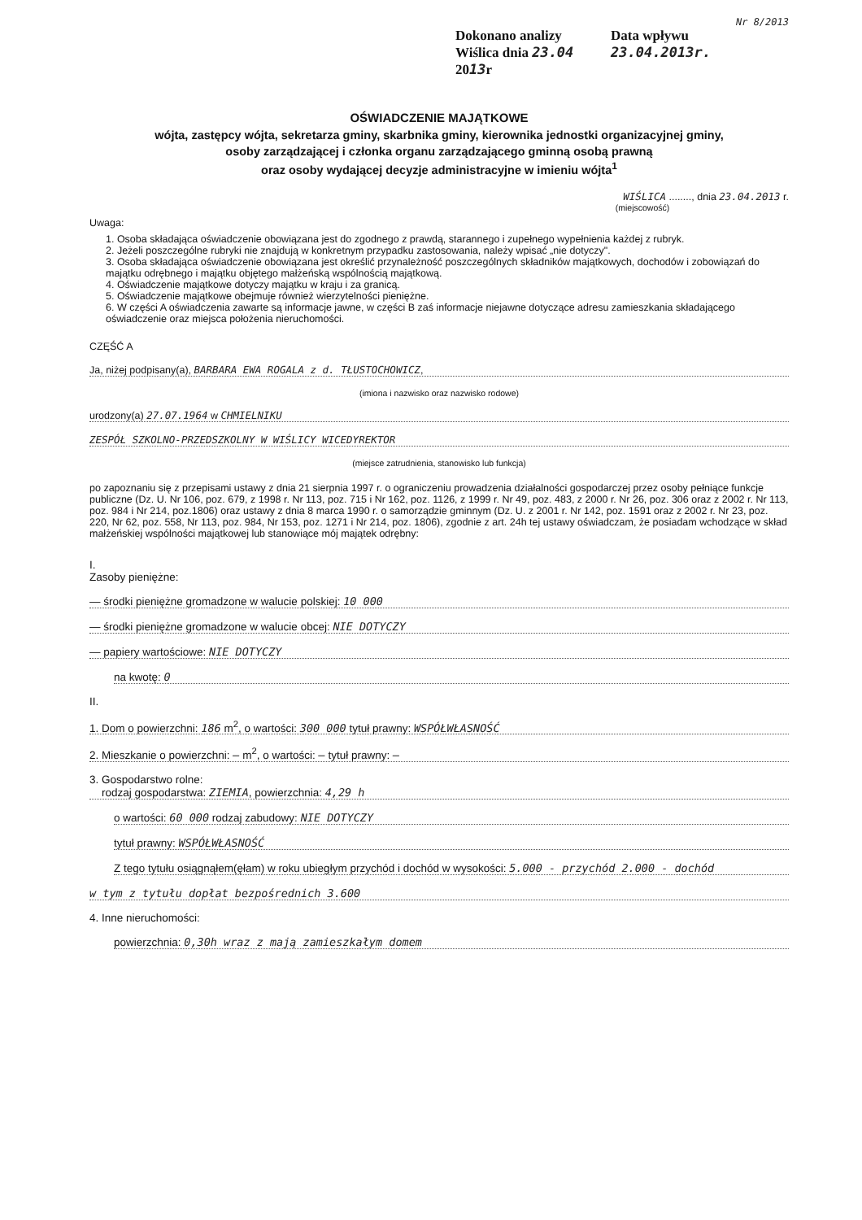Nr 8/2013
Dokonano analizy
Wiślica dnia 23.04 2013r
Data wpływu 23.04.2013r.
OŚWIADCZENIE MAJĄTKOWE
wójta, zastępcy wójta, sekretarza gminy, skarbnika gminy, kierownika jednostki organizacyjnej gminy,
osoby zarządzającej i członka organu zarządzającego gminną osobą prawną
oraz osoby wydającej decyzje administracyjne w imieniu wójta<sup>1</sup>
WIŚLICA ........, dnia 23.04.2013 r.
(miejscowość)
Uwaga:
1. Osoba składająca oświadczenie obowiązana jest do zgodnego z prawdą, starannego i zupełnego wypełnienia każdej z rubryk.
2. Jeżeli poszczególne rubryki nie znajdują w konkretnym przypadku zastosowania, należy wpisać „nie dotyczy".
3. Osoba składająca oświadczenie obowiązana jest określić przynależność poszczególnych składników majątkowych, dochodów i zobowiązań do majątku odrębnego i majątku objętego małżeńską wspólnością majątkową.
4. Oświadczenie majątkowe dotyczy majątku w kraju i za granicą.
5. Oświadczenie majątkowe obejmuje również wierzytelności pieniężne.
6. W części A oświadczenia zawarte są informacje jawne, w części B zaś informacje niejawne dotyczące adresu zamieszkania składającego oświadczenie oraz miejsca położenia nieruchomości.
CZĘŚĆ A
Ja, niżej podpisany(a), BARBARA EWA ROGALA z d. TŁUSTOCHOWICZ,
(imiona i nazwisko oraz nazwisko rodowe)
urodzony(a) 27.07.1964 w CHMIELNIKU
ZESPÓŁ SZKOLNO-PRZEDSZKOLNY W WIŚLICY WICEDYREKTOR
(miejsce zatrudnienia, stanowisko lub funkcja)
po zapoznaniu się z przepisami ustawy z dnia 21 sierpnia 1997 r. o ograniczeniu prowadzenia działalności gospodarczej przez osoby pełniące funkcje publiczne (Dz. U. Nr 106, poz. 679, z 1998 r. Nr 113, poz. 715 i Nr 162, poz. 1126, z 1999 r. Nr 49, poz. 483, z 2000 r. Nr 26, poz. 306 oraz z 2002 r. Nr 113, poz. 984 i Nr 214, poz.1806) oraz ustawy z dnia 8 marca 1990 r. o samorządzie gminnym (Dz. U. z 2001 r. Nr 142, poz. 1591 oraz z 2002 r. Nr 23, poz. 220, Nr 62, poz. 558, Nr 113, poz. 984, Nr 153, poz. 1271 i Nr 214, poz. 1806), zgodnie z art. 24h tej ustawy oświadczam, że posiadam wchodzące w skład małżeńskiej wspólności majątkowej lub stanowiące mój majątek odrębny:
I.
Zasoby pieniężne:
— środki pieniężne gromadzone w walucie polskiej: 10 000
— środki pieniężne gromadzone w walucie obcej: NIE DOTYCZY
— papiery wartościowe: NIE DOTYCZY
na kwotę: 0
II.
1. Dom o powierzchni: 186 m<sup>2</sup>, o wartości: 300 000 tytuł prawny: WSPÓŁWŁASNOŚĆ
2. Mieszkanie o powierzchni: — m<sup>2</sup>, o wartości: — tytuł prawny: —
3. Gospodarstwo rolne:
rodzaj gospodarstwa: ZIEMIA, powierzchnia: 4,29 h
o wartości: 60 000 rodzaj zabudowy: NIE DOTYCZY
tytuł prawny: WSPÓŁWŁASNOŚĆ
Z tego tytułu osiągnąłem(ęłam) w roku ubiegłym przychód i dochód w wysokości: 5.000 - przychód 2.000 - dochód
w tym z tytułu dopłat bezpośrednich 3.600
4. Inne nieruchomości:
powierzchnia: 0,30h wraz z mają zamieszkałym domem